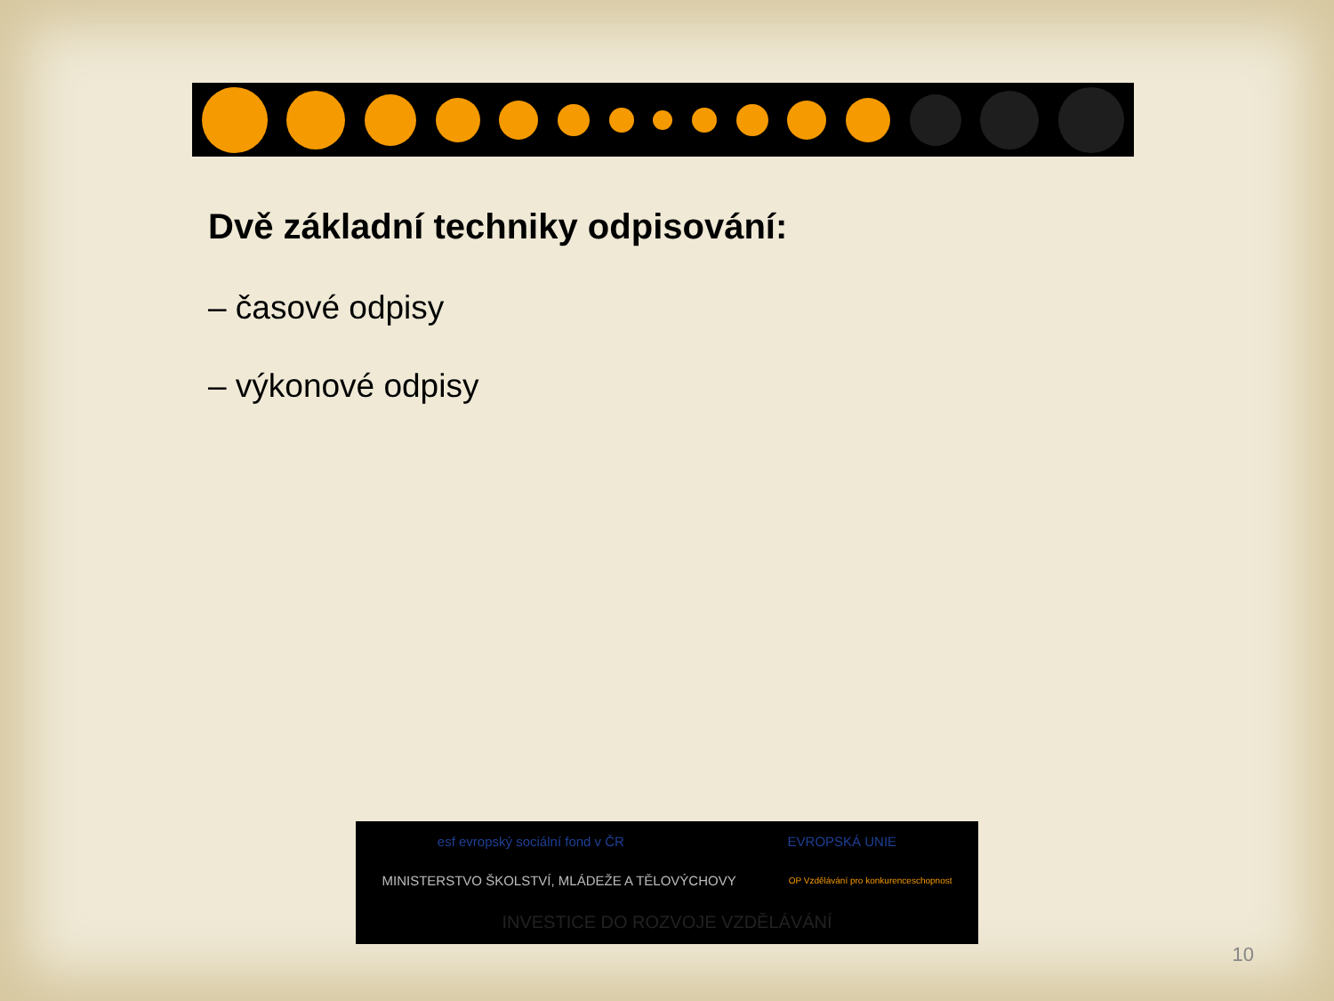Dvě základní techniky odpisování:
– časové odpisy
– výkonové odpisy
esf evropský sociální fond v ČR
EVROPSKÁ UNIE
MINISTERSTVO ŠKOLSTVÍ, MLÁDEŽE A TĚLOVÝCHOVY
OP Vzdělávání pro konkurenceschopnost
INVESTICE DO ROZVOJE VZDĚLÁVÁNÍ
10